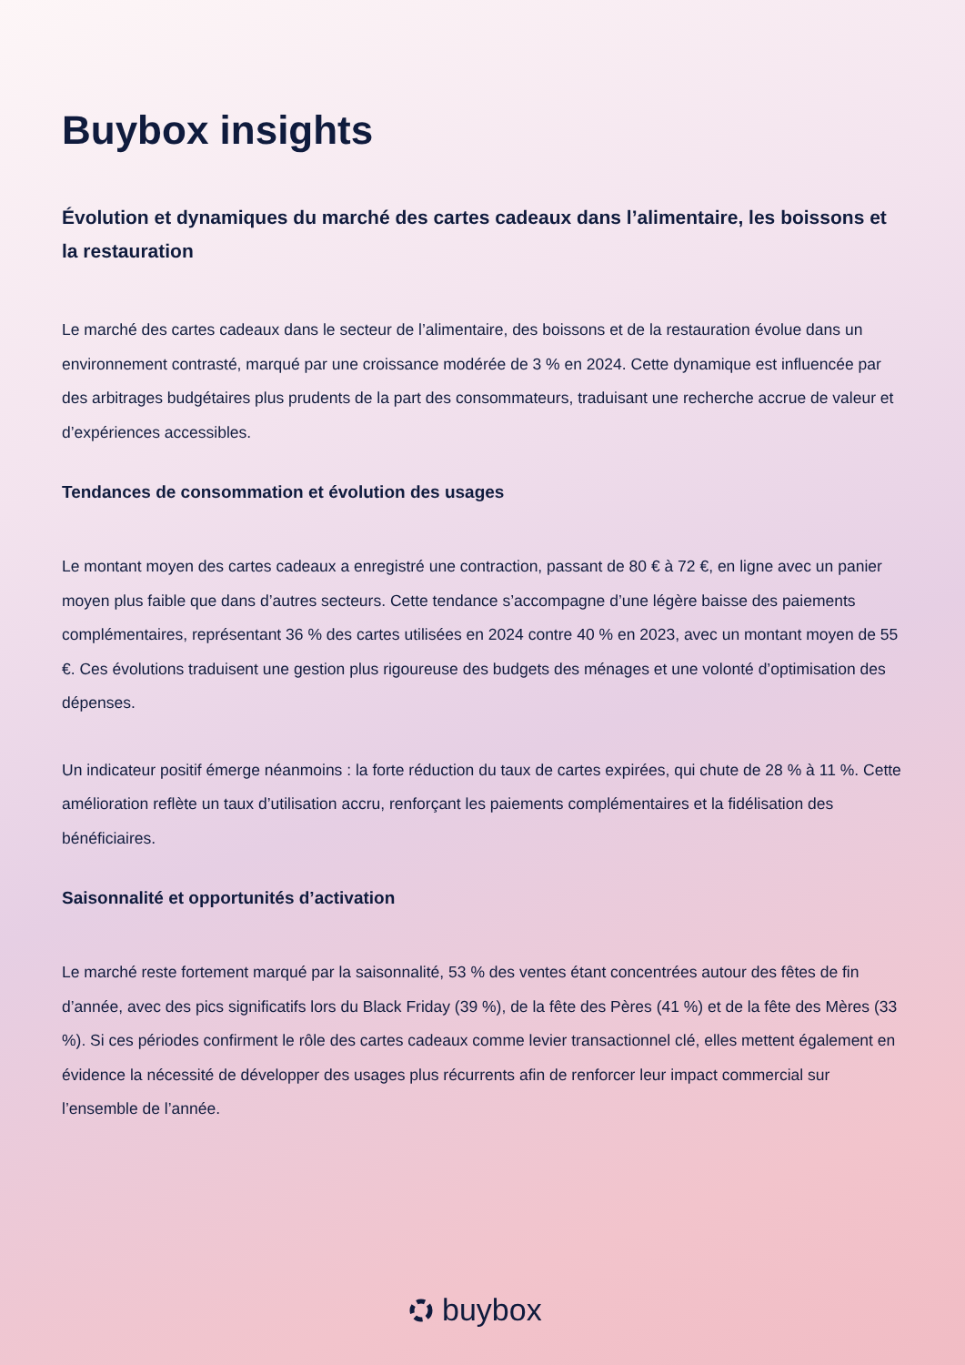Buybox insights
Évolution et dynamiques du marché des cartes cadeaux dans l’alimentaire, les boissons et la restauration
Le marché des cartes cadeaux dans le secteur de l’alimentaire, des boissons et de la restauration évolue dans un environnement contrasté, marqué par une croissance modérée de 3 % en 2024. Cette dynamique est influencée par des arbitrages budgétaires plus prudents de la part des consommateurs, traduisant une recherche accrue de valeur et d’expériences accessibles.
Tendances de consommation et évolution des usages
Le montant moyen des cartes cadeaux a enregistré une contraction, passant de 80 € à 72 €, en ligne avec un panier moyen plus faible que dans d’autres secteurs. Cette tendance s’accompagne d’une légère baisse des paiements complémentaires, représentant 36 % des cartes utilisées en 2024 contre 40 % en 2023, avec un montant moyen de 55 €. Ces évolutions traduisent une gestion plus rigoureuse des budgets des ménages et une volonté d’optimisation des dépenses.
Un indicateur positif émerge néanmoins : la forte réduction du taux de cartes expirées, qui chute de 28 % à 11 %. Cette amélioration reflète un taux d’utilisation accru, renforçant les paiements complémentaires et la fidélisation des bénéficiaires.
Saisonnalité et opportunités d’activation
Le marché reste fortement marqué par la saisonnalité, 53 % des ventes étant concentrées autour des fêtes de fin d’année, avec des pics significatifs lors du Black Friday (39 %), de la fête des Pères (41 %) et de la fête des Mères (33 %). Si ces périodes confirment le rôle des cartes cadeaux comme levier transactionnel clé, elles mettent également en évidence la nécessité de développer des usages plus récurrents afin de renforcer leur impact commercial sur l’ensemble de l’année.
buybox